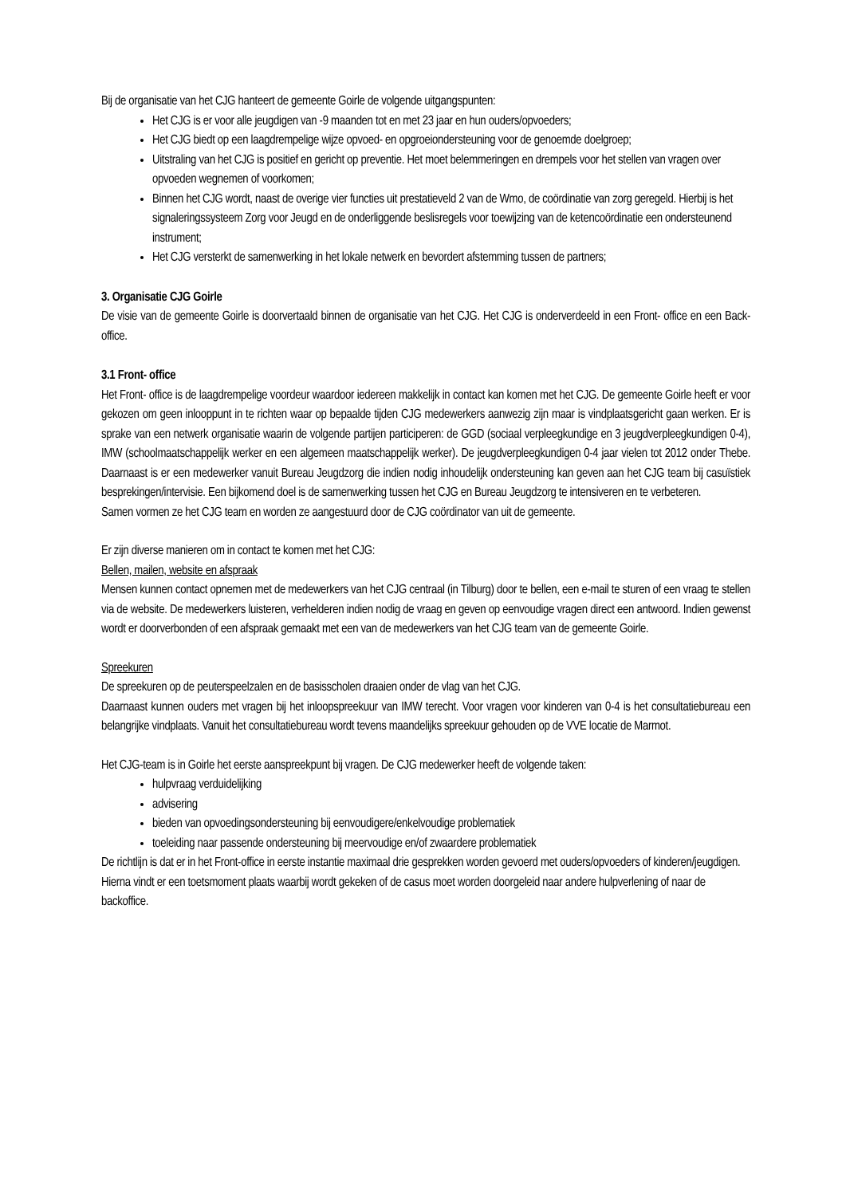Bij de organisatie van het CJG hanteert de gemeente Goirle de volgende uitgangspunten:
Het CJG is er voor alle jeugdigen van -9 maanden tot en met 23 jaar en hun ouders/opvoeders;
Het CJG biedt op een laagdrempelige wijze opvoed- en opgroeiondersteuning voor de genoemde doelgroep;
Uitstraling van het CJG is positief en gericht op preventie. Het moet belemmeringen en drempels voor het stellen van vragen over opvoeden wegnemen of voorkomen;
Binnen het CJG wordt, naast de overige vier functies uit prestatieveld 2 van de Wmo, de coördinatie van zorg geregeld. Hierbij is het signaleringssysteem Zorg voor Jeugd en de onderliggende beslisregels voor toewijzing van de ketencoördinatie een ondersteunend instrument;
Het CJG versterkt de samenwerking in het lokale netwerk en bevordert afstemming tussen de partners;
3. Organisatie CJG Goirle
De visie van de gemeente Goirle is doorvertaald binnen de organisatie van het CJG. Het CJG is onderverdeeld in een Front- office en een Back- office.
3.1 Front- office
Het Front- office is de laagdrempelige voordeur waardoor iedereen makkelijk in contact kan komen met het CJG. De gemeente Goirle heeft er voor gekozen om geen inlooppunt in te richten waar op bepaalde tijden CJG medewerkers aanwezig zijn maar is vindplaatsgericht gaan werken. Er is sprake van een netwerk organisatie waarin de volgende partijen participeren: de GGD (sociaal verpleegkundige en 3 jeugdverpleegkundigen 0-4), IMW (schoolmaatschappelijk werker en een algemeen maatschappelijk werker). De jeugdverpleegkundigen 0-4 jaar vielen tot 2012 onder Thebe. Daarnaast is er een medewerker vanuit Bureau Jeugdzorg die indien nodig inhoudelijk ondersteuning kan geven aan het CJG team bij casuïstiek besprekingen/intervisie. Een bijkomend doel is de samenwerking tussen het CJG en Bureau Jeugdzorg te intensiveren en te verbeteren.
Samen vormen ze het CJG team en worden ze aangestuurd door de CJG coördinator van uit de gemeente.
Er zijn diverse manieren om in contact te komen met het CJG:
Bellen, mailen, website en afspraak
Mensen kunnen contact opnemen met de medewerkers van het CJG centraal (in Tilburg) door te bellen, een e-mail te sturen of een vraag te stellen via de website. De medewerkers luisteren, verhelderen indien nodig de vraag en geven op eenvoudige vragen direct een antwoord. Indien gewenst wordt er doorverbonden of een afspraak gemaakt met een van de medewerkers van het CJG team van de gemeente Goirle.
Spreekuren
De spreekuren op de peuterspeelzalen en de basisscholen draaien onder de vlag van het CJG.
Daarnaast kunnen ouders met vragen bij het inloopspreekuur van IMW terecht. Voor vragen voor kinderen van 0-4 is het consultatiebureau een belangrijke vindplaats. Vanuit het consultatiebureau wordt tevens maandelijks spreekuur gehouden op de VVE locatie de Marmot.
Het CJG-team is in Goirle het eerste aanspreekpunt bij vragen. De CJG medewerker heeft de volgende taken:
hulpvraag verduidelijking
advisering
bieden van opvoedingsondersteuning bij eenvoudigere/enkelvoudige problematiek
toeleiding naar passende ondersteuning bij meervoudige en/of zwaardere problematiek
De richtlijn is dat er in het Front-office in eerste instantie maximaal drie gesprekken worden gevoerd met ouders/opvoeders of kinderen/jeugdigen. Hierna vindt er een toetsmoment plaats waarbij wordt gekeken of de casus moet worden doorgeleid naar andere hulpverlening of naar de backoffice.